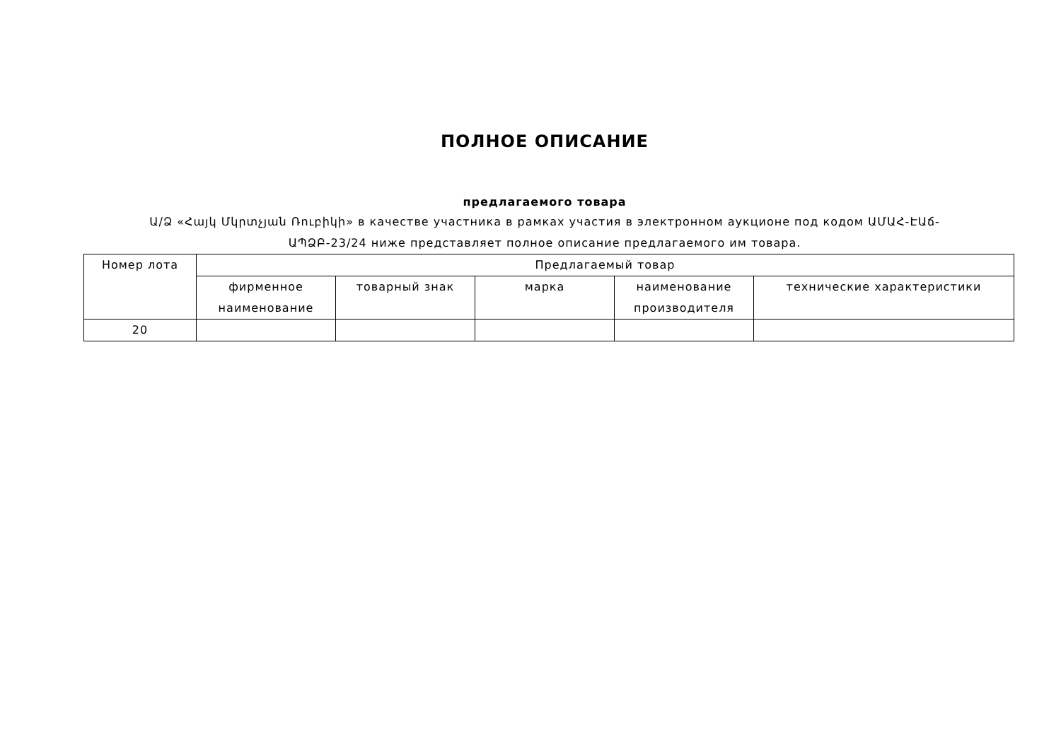ПОЛНОЕ ОПИСАНИЕ
предлагаемого товара
Ա/Ձ «Հայկ Մկրտչյան Ռուբիկի» в качестве участника в рамках участия в электронном аукционе под кодом ԱՄԱՀ-ԷԱճ-ԱՊՁԲ-23/24 ниже представляет полное описание предлагаемого им товара.
| Номер лота | Предлагаемый товар | | | | |
| --- | --- | --- | --- | --- | --- |
| | фирменное наименование | товарный знак | марка | наименование производителя | технические характеристики |
| 20 | | | | | |